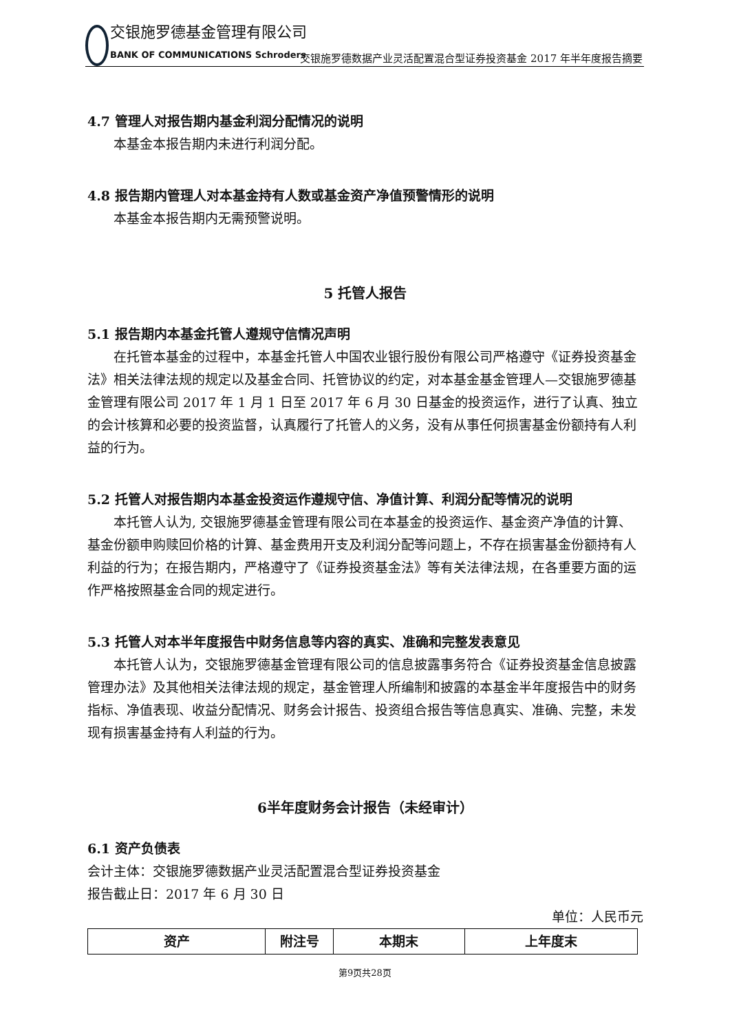交银施罗德基金管理有限公司
BANK OF COMMUNICATIONS Schroders
交银施罗德数据产业灵活配置混合型证券投资基金 2017 年半年度报告摘要
4.7 管理人对报告期内基金利润分配情况的说明
本基金本报告期内未进行利润分配。
4.8 报告期内管理人对本基金持有人数或基金资产净值预警情形的说明
本基金本报告期内无需预警说明。
5 托管人报告
5.1 报告期内本基金托管人遵规守信情况声明
在托管本基金的过程中，本基金托管人中国农业银行股份有限公司严格遵守《证券投资基金法》相关法律法规的规定以及基金合同、托管协议的约定，对本基金基金管理人—交银施罗德基金管理有限公司 2017 年 1 月 1 日至 2017 年 6 月 30 日基金的投资运作，进行了认真、独立的会计核算和必要的投资监督，认真履行了托管人的义务，没有从事任何损害基金份额持有人利益的行为。
5.2 托管人对报告期内本基金投资运作遵规守信、净值计算、利润分配等情况的说明
本托管人认为, 交银施罗德基金管理有限公司在本基金的投资运作、基金资产净值的计算、基金份额申购赎回价格的计算、基金费用开支及利润分配等问题上，不存在损害基金份额持有人利益的行为；在报告期内，严格遵守了《证券投资基金法》等有关法律法规，在各重要方面的运作严格按照基金合同的规定进行。
5.3 托管人对本半年度报告中财务信息等内容的真实、准确和完整发表意见
本托管人认为，交银施罗德基金管理有限公司的信息披露事务符合《证券投资基金信息披露管理办法》及其他相关法律法规的规定，基金管理人所编制和披露的本基金半年度报告中的财务指标、净值表现、收益分配情况、财务会计报告、投资组合报告等信息真实、准确、完整，未发现有损害基金持有人利益的行为。
6半年度财务会计报告（未经审计）
6.1 资产负债表
会计主体：交银施罗德数据产业灵活配置混合型证券投资基金
报告截止日：2017 年 6 月 30 日
单位：人民币元
| 资产 | 附注号 | 本期末 | 上年度末 |
| --- | --- | --- | --- |
第9页共28页